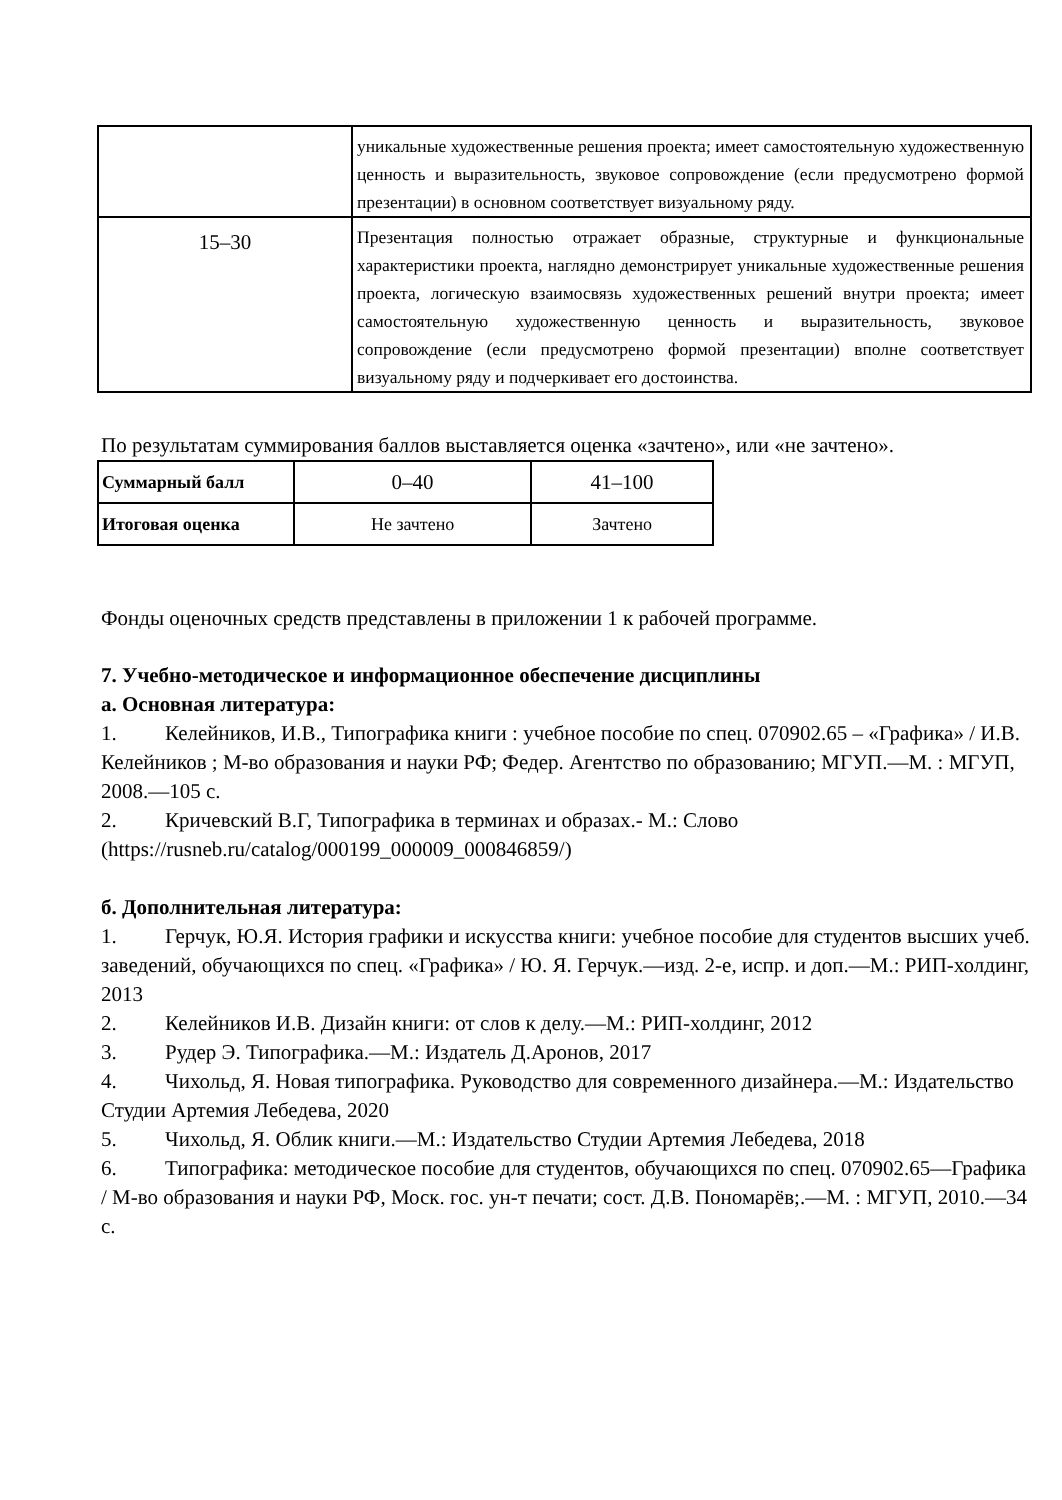| | уникальные художественные решения проекта; имеет самостоятельную художественную ценность и выразительность, звуковое сопровождение (если предусмотрено формой презентации) в основном соответствует визуальному ряду. |
| 15–30 | Презентация полностью отражает образные, структурные и функциональные характеристики проекта, наглядно демонстрирует уникальные художественные решения проекта, логическую взаимосвязь художественных решений внутри проекта; имеет самостоятельную художественную ценность и выразительность, звуковое сопровождение (если предусмотрено формой презентации) вполне соответствует визуальному ряду и подчеркивает его достоинства. |
По результатам суммирования баллов выставляется оценка «зачтено», или «не зачтено».
| Суммарный балл | 0–40 | 41–100 |
| Итоговая оценка | Не зачтено | Зачтено |
Фонды оценочных средств представлены в приложении 1 к рабочей программе.
7. Учебно-методическое и информационное обеспечение дисциплины
а. Основная литература:
1. Келейников, И.В., Типографика книги : учебное пособие по спец. 070902.65 – «Графика» / И.В. Келейников ; М-во образования и науки РФ; Федер. Агентство по образованию; МГУП.—М. : МГУП, 2008.—105 с.
2. Кричевский В.Г, Типографика в терминах и образах.- М.: Слово (https://rusneb.ru/catalog/000199_000009_000846859/)
б. Дополнительная литература:
1. Герчук, Ю.Я. История графики и искусства книги: учебное пособие для студентов высших учеб. заведений, обучающихся по спец. «Графика» / Ю. Я. Герчук.—изд. 2-е, испр. и доп.—М.: РИП-холдинг, 2013
2. Келейников И.В. Дизайн книги: от слов к делу.—М.: РИП-холдинг, 2012
3. Рудер Э. Типографика.—М.: Издатель Д.Аронов, 2017
4. Чихольд, Я. Новая типографика. Руководство для современного дизайнера.—М.: Издательство Студии Артемия Лебедева, 2020
5. Чихольд, Я. Облик книги.—М.: Издательство Студии Артемия Лебедева, 2018
6. Типографика: методическое пособие для студентов, обучающихся по спец. 070902.65—Графика / М-во образования и науки РФ, Моск. гос. ун-т печати; сост. Д.В. Пономарёв;.—М. : МГУП, 2010.—34 с.